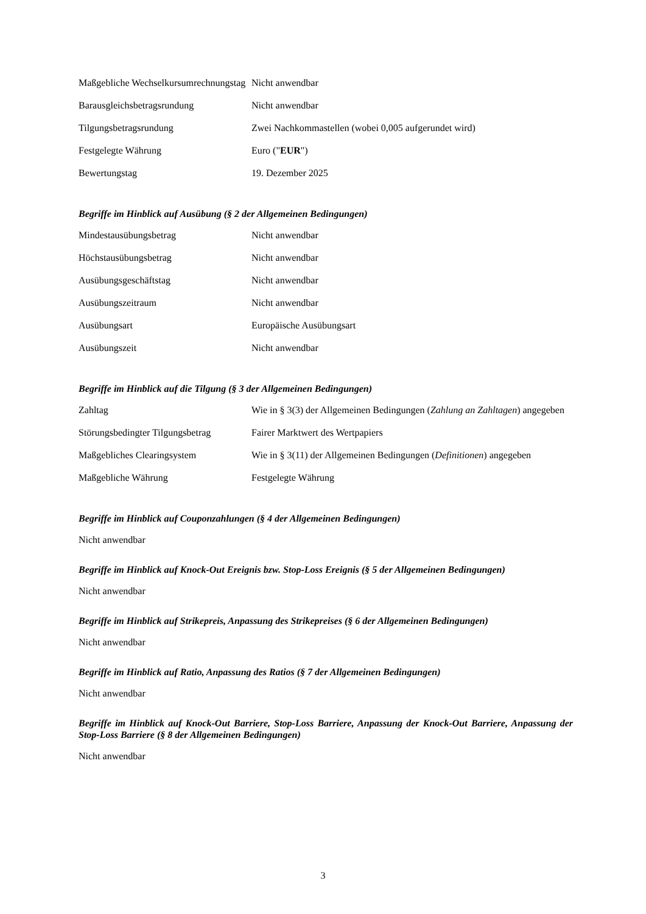| Maßgebliche Wechselkursumrechnungstag | Nicht anwendbar |
| Barausgleichsbetragsrundung | Nicht anwendbar |
| Tilgungsbetragsrundung | Zwei Nachkommastellen (wobei 0,005 aufgerundet wird) |
| Festgelegte Währung | Euro (" EUR ") |
| Bewertungstag | 19. Dezember 2025 |
Begriffe im Hinblick auf Ausübung (§ 2 der Allgemeinen Bedingungen)
| Mindestausübungsbetrag | Nicht anwendbar |
| Höchstausübungsbetrag | Nicht anwendbar |
| Ausübungsgeschäftstag | Nicht anwendbar |
| Ausübungszeitraum | Nicht anwendbar |
| Ausübungsart | Europäische Ausübungsart |
| Ausübungszeit | Nicht anwendbar |
Begriffe im Hinblick auf die Tilgung (§ 3 der Allgemeinen Bedingungen)
| Zahltag | Wie in § 3(3) der Allgemeinen Bedingungen ( Zahlung an Zahltagen ) angegeben |
| Störungsbedingter Tilgungsbetrag | Fairer Marktwert des Wertpapiers |
| Maßgebliches Clearingsystem | Wie in § 3(11) der Allgemeinen Bedingungen ( Definitionen ) angegeben |
| Maßgebliche Währung | Festgelegte Währung |
Begriffe im Hinblick auf Couponzahlungen (§ 4 der Allgemeinen Bedingungen)
Nicht anwendbar
Begriffe im Hinblick auf Knock-Out Ereignis bzw. Stop-Loss Ereignis (§ 5 der Allgemeinen Bedingungen)
Nicht anwendbar
Begriffe im Hinblick auf Strikepreis, Anpassung des Strikepreises (§ 6 der Allgemeinen Bedingungen)
Nicht anwendbar
Begriffe im Hinblick auf Ratio, Anpassung des Ratios (§ 7 der Allgemeinen Bedingungen)
Nicht anwendbar
Begriffe im Hinblick auf Knock-Out Barriere, Stop-Loss Barriere, Anpassung der Knock-Out Barriere, Anpassung der Stop-Loss Barriere (§ 8 der Allgemeinen Bedingungen)
Nicht anwendbar
3